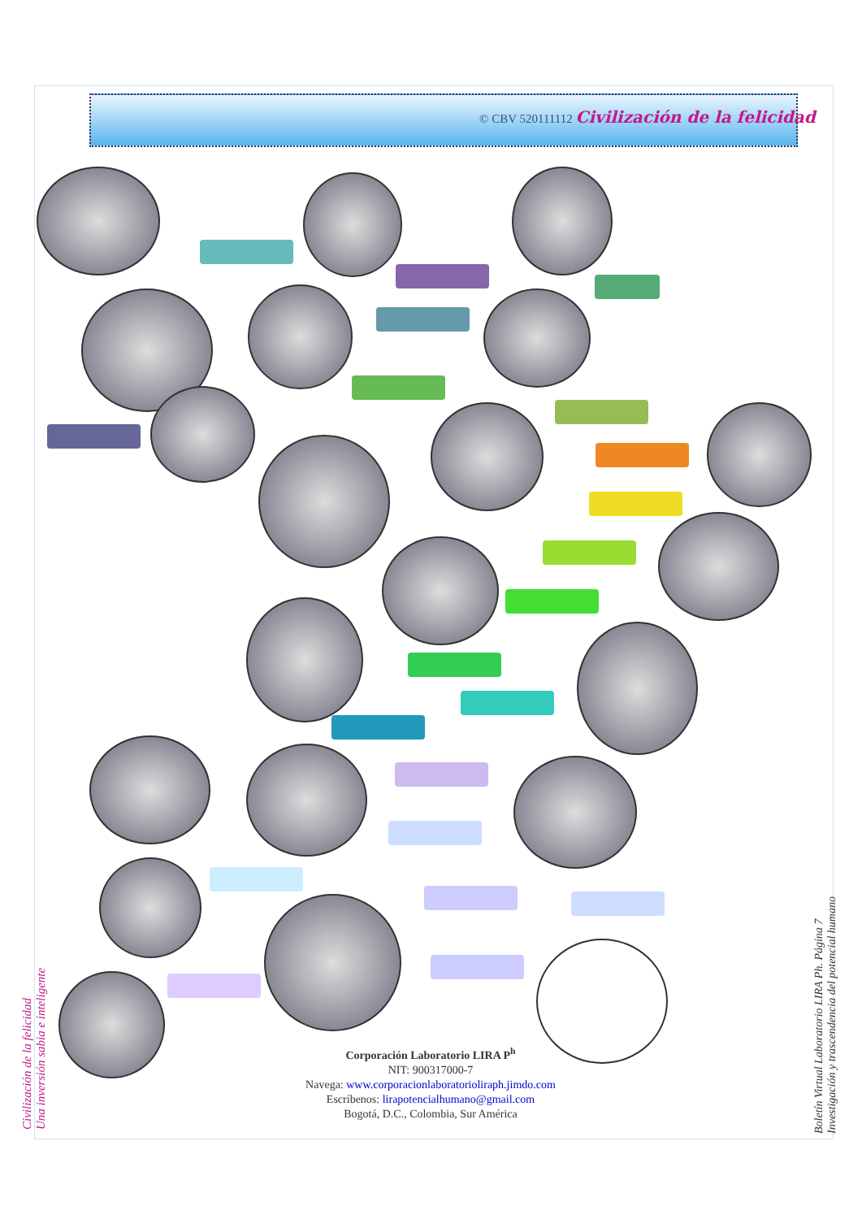© CBV 520111112 Civilización de la felicidad
Corporación Laboratorio LIRA P<sup>h</sup>
NIT: 900317000-7
Navega: www.corporacionlaboratorioliraph.jimdo.com
Escríbenos: lirapotencialhumano@gmail.com
Bogotá, D.C., Colombia, Sur América
Civilización de la felicidad
Una inversión sabia e inteligente
Boletín Virtual Laboratorio LIRA Ph. Página 7
Investigación y trascendencia del potencial humano